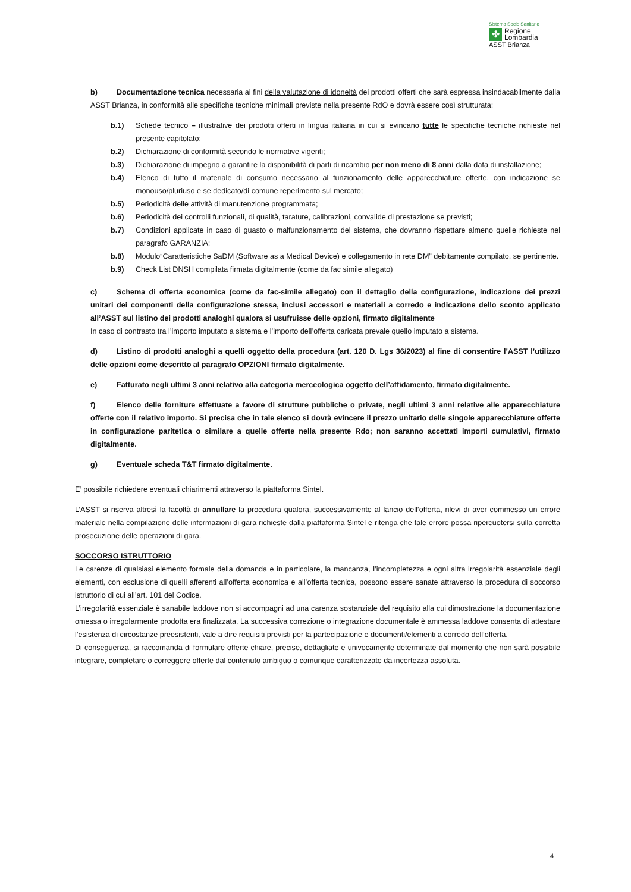Sistema Socio Sanitario
✤
Regione
Lombardia
ASST Brianza
b) Documentazione tecnica necessaria ai fini della valutazione di idoneità dei prodotti offerti che sarà espressa insindacabilmente dalla ASST Brianza, in conformità alle specifiche tecniche minimali previste nella presente RdO e dovrà essere così strutturata:
b.1) Schede tecnico – illustrative dei prodotti offerti in lingua italiana in cui si evincano tutte le specifiche tecniche richieste nel presente capitolato;
b.2) Dichiarazione di conformità secondo le normative vigenti;
b.3) Dichiarazione di impegno a garantire la disponibilità di parti di ricambio per non meno di 8 anni dalla data di installazione;
b.4) Elenco di tutto il materiale di consumo necessario al funzionamento delle apparecchiature offerte, con indicazione se monouso/pluriuso e se dedicato/di comune reperimento sul mercato;
b.5) Periodicità delle attività di manutenzione programmata;
b.6) Periodicità dei controlli funzionali, di qualità, tarature, calibrazioni, convalide di prestazione se previsti;
b.7) Condizioni applicate in caso di guasto o malfunzionamento del sistema, che dovranno rispettare almeno quelle richieste nel paragrafo GARANZIA;
b.8) Modulo“Caratteristiche SaDM (Software as a Medical Device) e collegamento in rete DM” debitamente compilato, se pertinente.
b.9) Check List DNSH compilata firmata digitalmente (come da fac simile allegato)
c) Schema di offerta economica (come da fac-simile allegato) con il dettaglio della configurazione, indicazione dei prezzi unitari dei componenti della configurazione stessa, inclusi accessori e materiali a corredo e indicazione dello sconto applicato all’ASST sul listino dei prodotti analoghi qualora si usufruisse delle opzioni, firmato digitalmente
In caso di contrasto tra l’importo imputato a sistema e l’importo dell’offerta caricata prevale quello imputato a sistema.
d) Listino di prodotti analoghi a quelli oggetto della procedura (art. 120 D. Lgs 36/2023) al fine di consentire l’ASST l’utilizzo delle opzioni come descritto al paragrafo OPZIONI firmato digitalmente.
e) Fatturato negli ultimi 3 anni relativo alla categoria merceologica oggetto dell’affidamento, firmato digitalmente.
f) Elenco delle forniture effettuate a favore di strutture pubbliche o private, negli ultimi 3 anni relative alle apparecchiature offerte con il relativo importo. Si precisa che in tale elenco si dovrà evincere il prezzo unitario delle singole apparecchiature offerte in configurazione paritetica o similare a quelle offerte nella presente Rdo; non saranno accettati importi cumulativi, firmato digitalmente.
g) Eventuale scheda T&T firmato digitalmente.
E’ possibile richiedere eventuali chiarimenti attraverso la piattaforma Sintel.
L’ASST si riserva altresì la facoltà di annullare la procedura qualora, successivamente al lancio dell’offerta, rilevi di aver commesso un errore materiale nella compilazione delle informazioni di gara richieste dalla piattaforma Sintel e ritenga che tale errore possa ripercuotersi sulla corretta prosecuzione delle operazioni di gara.
SOCCORSO ISTRUTTORIO
Le carenze di qualsiasi elemento formale della domanda e in particolare, la mancanza, l’incompletezza e ogni altra irregolarità essenziale degli elementi, con esclusione di quelli afferenti all’offerta economica e all’offerta tecnica, possono essere sanate attraverso la procedura di soccorso istruttorio di cui all’art. 101 del Codice.
L’irregolarità essenziale è sanabile laddove non si accompagni ad una carenza sostanziale del requisito alla cui dimostrazione la documentazione omessa o irregolarmente prodotta era finalizzata. La successiva correzione o integrazione documentale è ammessa laddove consenta di attestare l’esistenza di circostanze preesistenti, vale a dire requisiti previsti per la partecipazione e documenti/elementi a corredo dell’offerta.
Di conseguenza, si raccomanda di formulare offerte chiare, precise, dettagliate e univocamente determinate dal momento che non sarà possibile integrare, completare o correggere offerte dal contenuto ambiguo o comunque caratterizzate da incertezza assoluta.
4